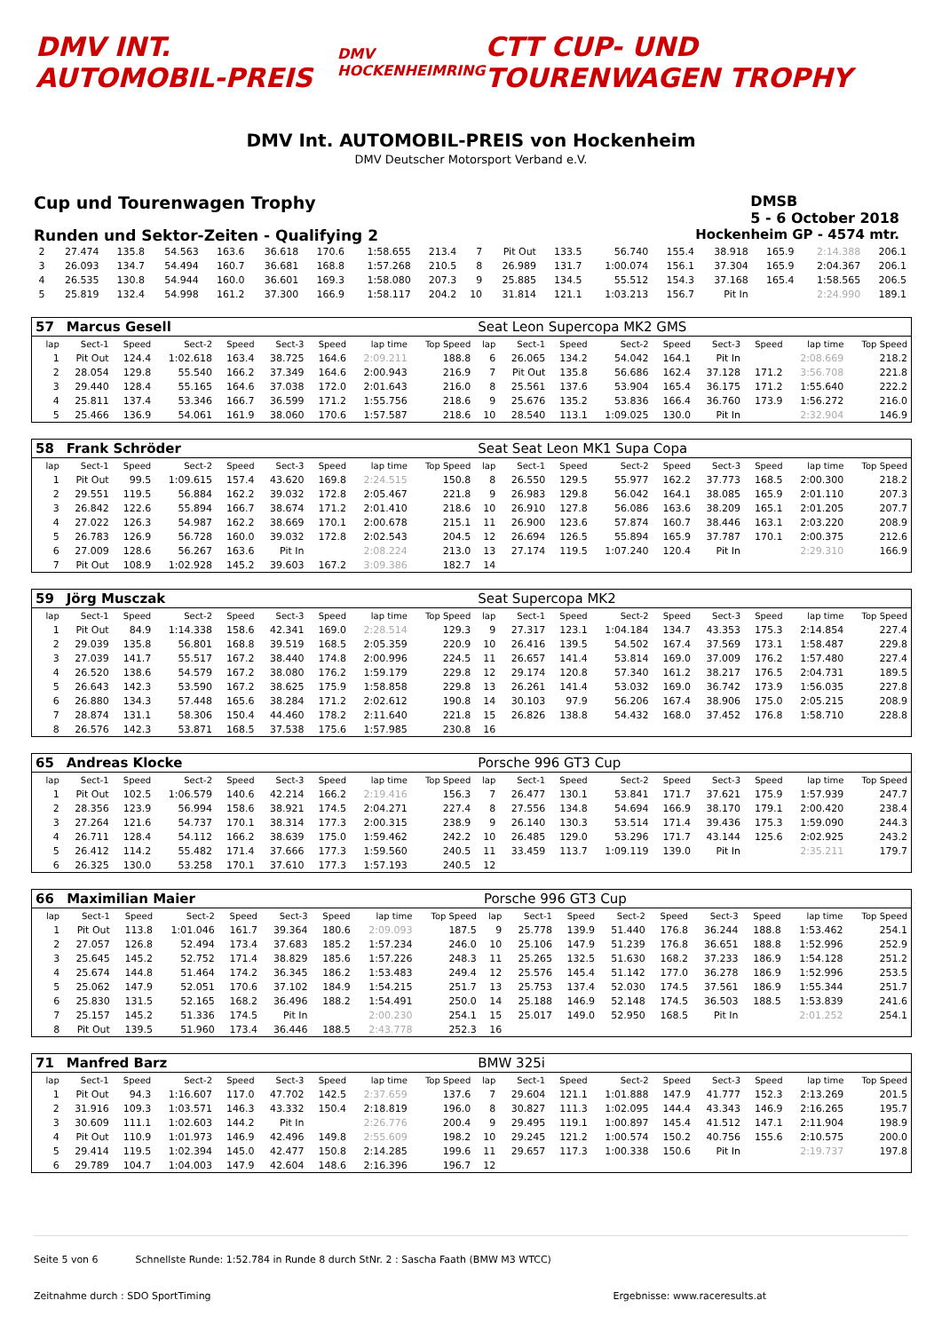DMV INT. AUTOMOBIL-PREIS
DMV HOCKENHEIMRING
CTT CUP- UND TOURENWAGEN TROPHY
DMV Int. AUTOMOBIL-PREIS von Hockenheim
DMV Deutscher Motorsport Verband e.V.
Cup und Tourenwagen Trophy DMSB
5 - 6 October 2018
Runden und Sektor-Zeiten - Qualifying 2 Hockenheim GP - 4574 mtr.
| 2 | 27.474 | 135.8 | 54.563 | 163.6 | 36.618 | 170.6 | 1:58.655 | 213.4 | 7 | Pit Out | 133.5 | 56.740 | 155.4 | 38.918 | 165.9 | 2:14.388 | 206.1 |
| 3 | 26.093 | 134.7 | 54.494 | 160.7 | 36.681 | 168.8 | 1:57.268 | 210.5 | 8 | 26.989 | 131.7 | 1:00.074 | 156.1 | 37.304 | 165.9 | 2:04.367 | 206.1 |
| 4 | 26.535 | 130.8 | 54.944 | 160.0 | 36.601 | 169.3 | 1:58.080 | 207.3 | 9 | 25.885 | 134.5 | 55.512 | 154.3 | 37.168 | 165.4 | 1:58.565 | 206.5 |
| 5 | 25.819 | 132.4 | 54.998 | 161.2 | 37.300 | 166.9 | 1:58.117 | 204.2 | 10 | 31.814 | 121.1 | 1:03.213 | 156.7 | Pit In | | 2:24.990 | 189.1 |
| 57 | Marcus Gesell | | | | | | | | Seat Leon Supercopa MK2 GMS | | | | | | | | |
| lap | Sect-1 | Speed | Sect-2 | Speed | Sect-3 | Speed | lap time | Top Speed | lap | Sect-1 | Speed | Sect-2 | Speed | Sect-3 | Speed | lap time | Top Speed |
| 1 | Pit Out | 124.4 | 1:02.618 | 163.4 | 38.725 | 164.6 | 2:09.211 | 188.8 | 6 | 26.065 | 134.2 | 54.042 | 164.1 | Pit In | | 2:08.669 | 218.2 |
| 2 | 28.054 | 129.8 | 55.540 | 166.2 | 37.349 | 164.6 | 2:00.943 | 216.9 | 7 | Pit Out | 135.8 | 56.686 | 162.4 | 37.128 | 171.2 | 3:56.708 | 221.8 |
| 3 | 29.440 | 128.4 | 55.165 | 164.6 | 37.038 | 172.0 | 2:01.643 | 216.0 | 8 | 25.561 | 137.6 | 53.904 | 165.4 | 36.175 | 171.2 | 1:55.640 | 222.2 |
| 4 | 25.811 | 137.4 | 53.346 | 166.7 | 36.599 | 171.2 | 1:55.756 | 218.6 | 9 | 25.676 | 135.2 | 53.836 | 166.4 | 36.760 | 173.9 | 1:56.272 | 216.0 |
| 5 | 25.466 | 136.9 | 54.061 | 161.9 | 38.060 | 170.6 | 1:57.587 | 218.6 | 10 | 28.540 | 113.1 | 1:09.025 | 130.0 | Pit In | | 2:32.904 | 146.9 |
| 58 | Frank Schröder | | | | | | | | Seat Seat Leon MK1 Supa Copa | | | | | | | | |
| lap | Sect-1 | Speed | Sect-2 | Speed | Sect-3 | Speed | lap time | Top Speed | lap | Sect-1 | Speed | Sect-2 | Speed | Sect-3 | Speed | lap time | Top Speed |
| 1 | Pit Out | 99.5 | 1:09.615 | 157.4 | 43.620 | 169.8 | 2:24.515 | 150.8 | 8 | 26.550 | 129.5 | 55.977 | 162.2 | 37.773 | 168.5 | 2:00.300 | 218.2 |
| 2 | 29.551 | 119.5 | 56.884 | 162.2 | 39.032 | 172.8 | 2:05.467 | 221.8 | 9 | 26.983 | 129.8 | 56.042 | 164.1 | 38.085 | 165.9 | 2:01.110 | 207.3 |
| 3 | 26.842 | 122.6 | 55.894 | 166.7 | 38.674 | 171.2 | 2:01.410 | 218.6 | 10 | 26.910 | 127.8 | 56.086 | 163.6 | 38.209 | 165.1 | 2:01.205 | 207.7 |
| 4 | 27.022 | 126.3 | 54.987 | 162.2 | 38.669 | 170.1 | 2:00.678 | 215.1 | 11 | 26.900 | 123.6 | 57.874 | 160.7 | 38.446 | 163.1 | 2:03.220 | 208.9 |
| 5 | 26.783 | 126.9 | 56.728 | 160.0 | 39.032 | 172.8 | 2:02.543 | 204.5 | 12 | 26.694 | 126.5 | 55.894 | 165.9 | 37.787 | 170.1 | 2:00.375 | 212.6 |
| 6 | 27.009 | 128.6 | 56.267 | 163.6 | Pit In | | 2:08.224 | 213.0 | 13 | 27.174 | 119.5 | 1:07.240 | 120.4 | Pit In | | 2:29.310 | 166.9 |
| 7 | Pit Out | 108.9 | 1:02.928 | 145.2 | 39.603 | 167.2 | 3:09.386 | 182.7 | 14 | | | | | | | | |
| 59 | Jörg Musczak | | | | | | | | Seat Supercopa MK2 | | | | | | | | |
| lap | Sect-1 | Speed | Sect-2 | Speed | Sect-3 | Speed | lap time | Top Speed | lap | Sect-1 | Speed | Sect-2 | Speed | Sect-3 | Speed | lap time | Top Speed |
| 1 | Pit Out | 84.9 | 1:14.338 | 158.6 | 42.341 | 169.0 | 2:28.514 | 129.3 | 9 | 27.317 | 123.1 | 1:04.184 | 134.7 | 43.353 | 175.3 | 2:14.854 | 227.4 |
| 2 | 29.039 | 135.8 | 56.801 | 168.8 | 39.519 | 168.5 | 2:05.359 | 220.9 | 10 | 26.416 | 139.5 | 54.502 | 167.4 | 37.569 | 173.1 | 1:58.487 | 229.8 |
| 3 | 27.039 | 141.7 | 55.517 | 167.2 | 38.440 | 174.8 | 2:00.996 | 224.5 | 11 | 26.657 | 141.4 | 53.814 | 169.0 | 37.009 | 176.2 | 1:57.480 | 227.4 |
| 4 | 26.520 | 138.6 | 54.579 | 167.2 | 38.080 | 176.2 | 1:59.179 | 229.8 | 12 | 29.174 | 120.8 | 57.340 | 161.2 | 38.217 | 176.5 | 2:04.731 | 189.5 |
| 5 | 26.643 | 142.3 | 53.590 | 167.2 | 38.625 | 175.9 | 1:58.858 | 229.8 | 13 | 26.261 | 141.4 | 53.032 | 169.0 | 36.742 | 173.9 | 1:56.035 | 227.8 |
| 6 | 26.880 | 134.3 | 57.448 | 165.6 | 38.284 | 171.2 | 2:02.612 | 190.8 | 14 | 30.103 | 97.9 | 56.206 | 167.4 | 38.906 | 175.0 | 2:05.215 | 208.9 |
| 7 | 28.874 | 131.1 | 58.306 | 150.4 | 44.460 | 178.2 | 2:11.640 | 221.8 | 15 | 26.826 | 138.8 | 54.432 | 168.0 | 37.452 | 176.8 | 1:58.710 | 228.8 |
| 8 | 26.576 | 142.3 | 53.871 | 168.5 | 37.538 | 175.6 | 1:57.985 | 230.8 | 16 | | | | | | | | |
| 65 | Andreas Klocke | | | | | | | | Porsche 996 GT3 Cup | | | | | | | | |
| lap | Sect-1 | Speed | Sect-2 | Speed | Sect-3 | Speed | lap time | Top Speed | lap | Sect-1 | Speed | Sect-2 | Speed | Sect-3 | Speed | lap time | Top Speed |
| 1 | Pit Out | 102.5 | 1:06.579 | 140.6 | 42.214 | 166.2 | 2:19.416 | 156.3 | 7 | 26.477 | 130.1 | 53.841 | 171.7 | 37.621 | 175.9 | 1:57.939 | 247.7 |
| 2 | 28.356 | 123.9 | 56.994 | 158.6 | 38.921 | 174.5 | 2:04.271 | 227.4 | 8 | 27.556 | 134.8 | 54.694 | 166.9 | 38.170 | 179.1 | 2:00.420 | 238.4 |
| 3 | 27.264 | 121.6 | 54.737 | 170.1 | 38.314 | 177.3 | 2:00.315 | 238.9 | 9 | 26.140 | 130.3 | 53.514 | 171.4 | 39.436 | 175.3 | 1:59.090 | 244.3 |
| 4 | 26.711 | 128.4 | 54.112 | 166.2 | 38.639 | 175.0 | 1:59.462 | 242.2 | 10 | 26.485 | 129.0 | 53.296 | 171.7 | 43.144 | 125.6 | 2:02.925 | 243.2 |
| 5 | 26.412 | 114.2 | 55.482 | 171.4 | 37.666 | 177.3 | 1:59.560 | 240.5 | 11 | 33.459 | 113.7 | 1:09.119 | 139.0 | Pit In | | 2:35.211 | 179.7 |
| 6 | 26.325 | 130.0 | 53.258 | 170.1 | 37.610 | 177.3 | 1:57.193 | 240.5 | 12 | | | | | | | | |
| 66 | Maximilian Maier | | | | | | | | Porsche 996 GT3 Cup | | | | | | | | |
| lap | Sect-1 | Speed | Sect-2 | Speed | Sect-3 | Speed | lap time | Top Speed | lap | Sect-1 | Speed | Sect-2 | Speed | Sect-3 | Speed | lap time | Top Speed |
| 1 | Pit Out | 113.8 | 1:01.046 | 161.7 | 39.364 | 180.6 | 2:09.093 | 187.5 | 9 | 25.778 | 139.9 | 51.440 | 176.8 | 36.244 | 188.8 | 1:53.462 | 254.1 |
| 2 | 27.057 | 126.8 | 52.494 | 173.4 | 37.683 | 185.2 | 1:57.234 | 246.0 | 10 | 25.106 | 147.9 | 51.239 | 176.8 | 36.651 | 188.8 | 1:52.996 | 252.9 |
| 3 | 25.645 | 145.2 | 52.752 | 171.4 | 38.829 | 185.6 | 1:57.226 | 248.3 | 11 | 25.265 | 132.5 | 51.630 | 168.2 | 37.233 | 186.9 | 1:54.128 | 251.2 |
| 4 | 25.674 | 144.8 | 51.464 | 174.2 | 36.345 | 186.2 | 1:53.483 | 249.4 | 12 | 25.576 | 145.4 | 51.142 | 177.0 | 36.278 | 186.9 | 1:52.996 | 253.5 |
| 5 | 25.062 | 147.9 | 52.051 | 170.6 | 37.102 | 184.9 | 1:54.215 | 251.7 | 13 | 25.753 | 137.4 | 52.030 | 174.5 | 37.561 | 186.9 | 1:55.344 | 251.7 |
| 6 | 25.830 | 131.5 | 52.165 | 168.2 | 36.496 | 188.2 | 1:54.491 | 250.0 | 14 | 25.188 | 146.9 | 52.148 | 174.5 | 36.503 | 188.5 | 1:53.839 | 241.6 |
| 7 | 25.157 | 145.2 | 51.336 | 174.5 | Pit In | | 2:00.230 | 254.1 | 15 | 25.017 | 149.0 | 52.950 | 168.5 | Pit In | | 2:01.252 | 254.1 |
| 8 | Pit Out | 139.5 | 51.960 | 173.4 | 36.446 | 188.5 | 2:43.778 | 252.3 | 16 | | | | | | | | |
| 71 | Manfred Barz | | | | | | | | BMW 325i | | | | | | | | |
| lap | Sect-1 | Speed | Sect-2 | Speed | Sect-3 | Speed | lap time | Top Speed | lap | Sect-1 | Speed | Sect-2 | Speed | Sect-3 | Speed | lap time | Top Speed |
| 1 | Pit Out | 94.3 | 1:16.607 | 117.0 | 47.702 | 142.5 | 2:37.659 | 137.6 | 7 | 29.604 | 121.1 | 1:01.888 | 147.9 | 41.777 | 152.3 | 2:13.269 | 201.5 |
| 2 | 31.916 | 109.3 | 1:03.571 | 146.3 | 43.332 | 150.4 | 2:18.819 | 196.0 | 8 | 30.827 | 111.3 | 1:02.095 | 144.4 | 43.343 | 146.9 | 2:16.265 | 195.7 |
| 3 | 30.609 | 111.1 | 1:02.603 | 144.2 | Pit In | | 2:26.776 | 200.4 | 9 | 29.495 | 119.1 | 1:00.897 | 145.4 | 41.512 | 147.1 | 2:11.904 | 198.9 |
| 4 | Pit Out | 110.9 | 1:01.973 | 146.9 | 42.496 | 149.8 | 2:55.609 | 198.2 | 10 | 29.245 | 121.2 | 1:00.574 | 150.2 | 40.756 | 155.6 | 2:10.575 | 200.0 |
| 5 | 29.414 | 119.5 | 1:02.394 | 145.0 | 42.477 | 150.8 | 2:14.285 | 199.6 | 11 | 29.657 | 117.3 | 1:00.338 | 150.6 | Pit In | | 2:19.737 | 197.8 |
| 6 | 29.789 | 104.7 | 1:04.003 | 147.9 | 42.604 | 148.6 | 2:16.396 | 196.7 | 12 | | | | | | | | |
Seite 5 von 6 Schnellste Runde: 1:52.784 in Runde 8 durch StNr. 2 : Sascha Faath (BMW M3 WTCC)
Zeitnahme durch : SDO SportTiming Ergebnisse: www.raceresults.at